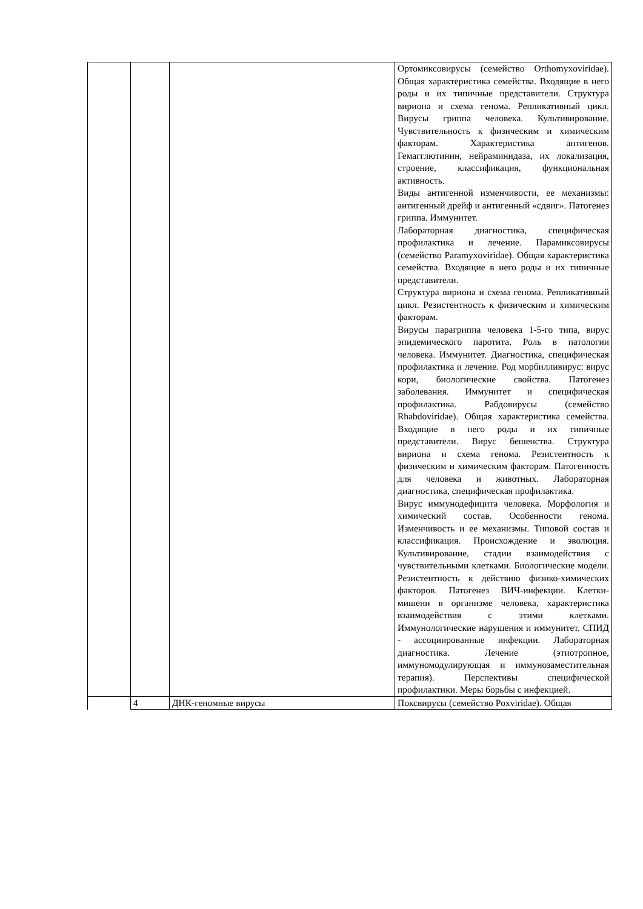| | | | Ортомиксовирусы (семейство Orthomyxoviridae). Общая характеристика семейства. Входящие в него роды и их типичные представители. Структура вириона и схема генома. Репликативный цикл. Вирусы гриппа человека. Культивирование. Чувствительность к физическим и химическим факторам. Характеристика антигенов. Гемагглютинин, нейраминидаза, их локализация, строение, классификация, функциональная активность. Виды антигенной изменчивости, ее механизмы: антигенный дрейф и антигенный «сдвиг». Патогенез гриппа. Иммунитет. Лабораторная диагностика, специфическая профилактика и лечение. Парамиксовирусы (семейство Paramyxoviridae). Общая характеристика семейства. Входящие в него роды и их типичные представители. Структура вириона и схема генома. Репликативный цикл. Резистентность к физическим и химическим факторам. Вирусы парагриппа человека 1-5-го типа, вирус эпидемического паротита. Роль в патологии человека. Иммунитет. Диагностика, специфическая профилактика и лечение. Род морбилливирус: вирус кори, биологические свойства. Патогенез заболевания. Иммунитет и специфическая профилактика. Рабдовирусы (семейство Rhabdoviridae). Общая характеристика семейства. Входящие в него роды и их типичные представители. Вирус бешенства. Структура вириона и схема генома. Резистентность к физическим и химическим факторам. Патогенность для человека и животных. Лабораторная диагностика, специфическая профилактика. Вирус иммунодефицита человека. Морфология и химический состав. Особенности генома. Изменчивость и ее механизмы. Типовой состав и классификация. Происхождение и эволюция. Культивирование, стадии взаимодействия с чувствительными клетками. Биологические модели. Резистентность к действию физико-химических факторов. Патогенез ВИЧ-инфекции. Клетки-мишени в организме человека, характеристика взаимодействия с этими клетками. Иммунологические нарушения и иммунитет. СПИД - ассоциированные инфекции. Лабораторная диагностика. Лечение (этиотропное, иммуномодулирующая и иммунозаместительная терапия). Перспективы специфической профилактики. Меры борьбы с инфекцией. |
| | 4 | ДНК-геномные вирусы | Поксвирусы (семейство Poxviridae). Общая |